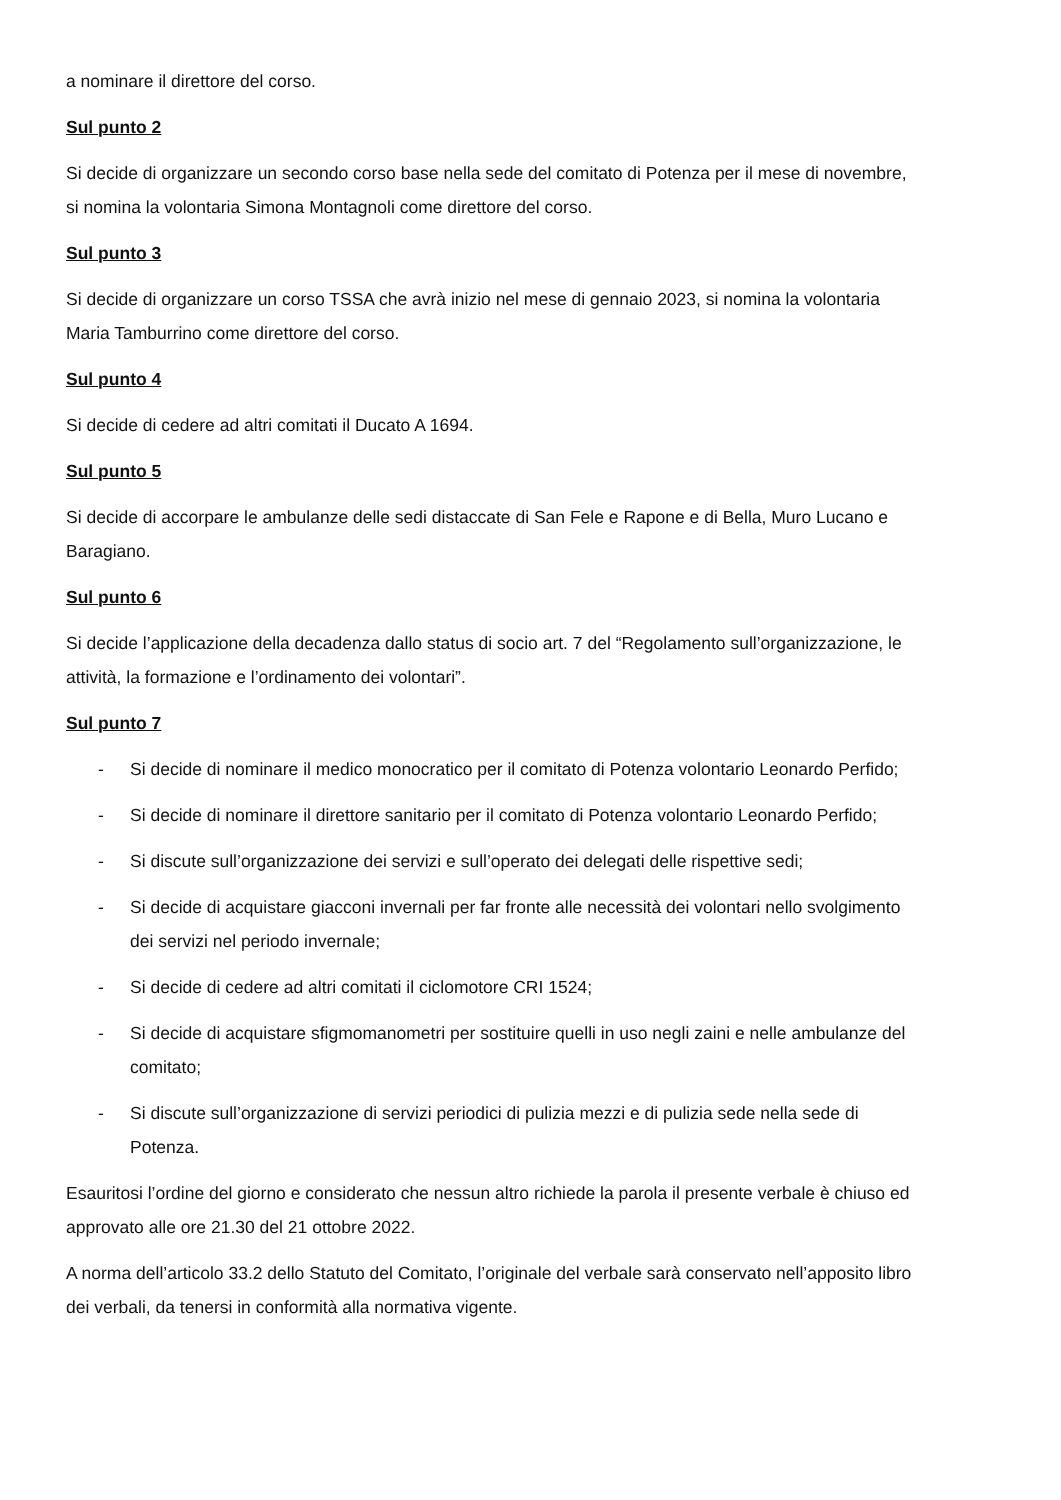a nominare il direttore del corso.
Sul punto 2
Si decide di organizzare un secondo corso base nella sede del comitato di Potenza per il mese di novembre, si nomina la volontaria Simona Montagnoli come direttore del corso.
Sul punto 3
Si decide di organizzare un corso TSSA che avrà inizio nel mese di gennaio 2023, si nomina la volontaria Maria Tamburrino come direttore del corso.
Sul punto 4
Si decide di cedere ad altri comitati il Ducato A 1694.
Sul punto 5
Si decide di accorpare le ambulanze delle sedi distaccate di San Fele e Rapone e di Bella, Muro Lucano e Baragiano.
Sul punto 6
Si decide l’applicazione della decadenza dallo status di socio art. 7 del “Regolamento sull’organizzazione, le attività, la formazione e l’ordinamento dei volontari”.
Sul punto 7
- Si decide di nominare il medico monocratico per il comitato di Potenza volontario Leonardo Perfido;
- Si decide di nominare il direttore sanitario per il comitato di Potenza volontario Leonardo Perfido;
- Si discute sull’organizzazione dei servizi e sull’operato dei delegati delle rispettive sedi;
- Si decide di acquistare giacconi invernali per far fronte alle necessità dei volontari nello svolgimento dei servizi nel periodo invernale;
- Si decide di cedere ad altri comitati il ciclomotore CRI 1524;
- Si decide di acquistare sfigmomanometri per sostituire quelli in uso negli zaini e nelle ambulanze del comitato;
- Si discute sull’organizzazione di servizi periodici di pulizia mezzi e di pulizia sede nella sede di Potenza.
Esauritosi l’ordine del giorno e considerato che nessun altro richiede la parola il presente verbale è chiuso ed approvato alle ore 21.30 del 21 ottobre 2022.
A norma dell’articolo 33.2 dello Statuto del Comitato, l’originale del verbale sarà conservato nell’apposito libro dei verbali, da tenersi in conformità alla normativa vigente.